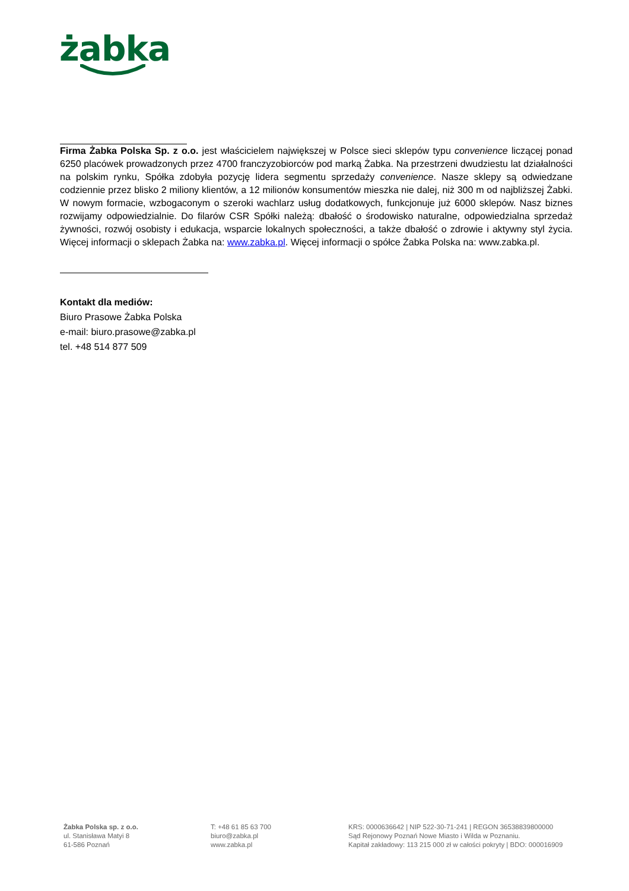żabka
Firma Żabka Polska Sp. z o.o. jest właścicielem największej w Polsce sieci sklepów typu convenience liczącej ponad 6250 placówek prowadzonych przez 4700 franczyzobiorców pod marką Żabka. Na przestrzeni dwudziestu lat działalności na polskim rynku, Spółka zdobyła pozycję lidera segmentu sprzedaży convenience. Nasze sklepy są odwiedzane codziennie przez blisko 2 miliony klientów, a 12 milionów konsumentów mieszka nie dalej, niż 300 m od najbliższej Żabki. W nowym formacie, wzbogaconym o szeroki wachlarz usług dodatkowych, funkcjonuje już 6000 sklepów. Nasz biznes rozwijamy odpowiedzialnie. Do filarów CSR Spółki należą: dbałość o środowisko naturalne, odpowiedzialna sprzedaż żywności, rozwój osobisty i edukacja, wsparcie lokalnych społeczności, a także dbałość o zdrowie i aktywny styl życia. Więcej informacji o sklepach Żabka na: www.zabka.pl. Więcej informacji o spółce Żabka Polska na: www.zabka.pl.
Kontakt dla mediów:
Biuro Prasowe Żabka Polska
e-mail: biuro.prasowe@zabka.pl
tel. +48 514 877 509
Żabka Polska sp. z o.o.
ul. Stanisława Matyi 8
61-586 Poznań
T: +48 61 85 63 700
biuro@zabka.pl
www.zabka.pl
KRS: 0000636642 | NIP 522-30-71-241 | REGON 36538839800000
Sąd Rejonowy Poznań Nowe Miasto i Wilda w Poznaniu.
Kapitał zakładowy: 113 215 000 zł w całości pokryty | BDO: 000016909